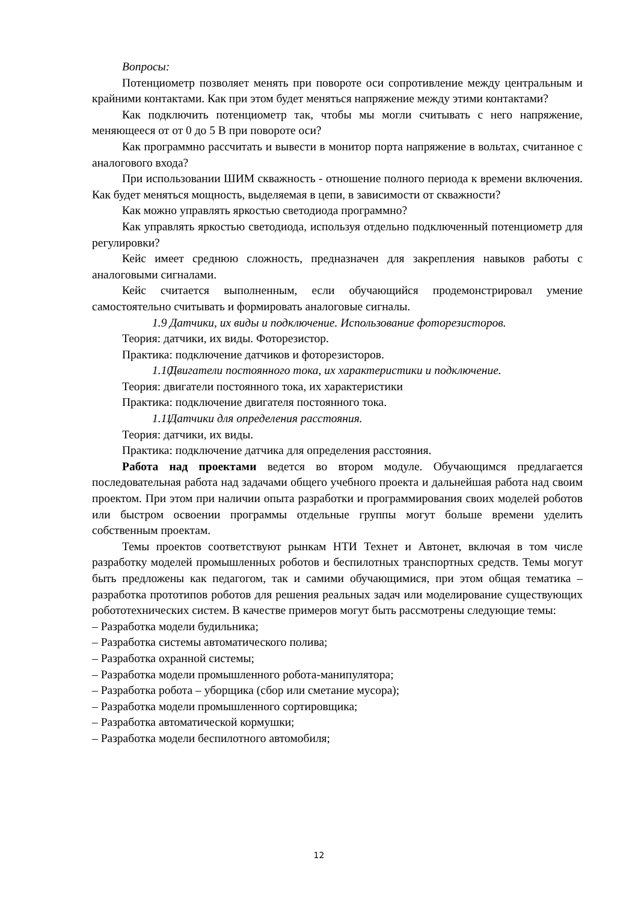Вопросы:
Потенциометр позволяет менять при повороте оси сопротивление между центральным и крайними контактами. Как при этом будет меняться напряжение между этими контактами?
Как подключить потенциометр так, чтобы мы могли считывать с него напряжение, меняющееся от от 0 до 5 В при повороте оси?
Как программно рассчитать и вывести в монитор порта напряжение в вольтах, считанное с аналогового входа?
При использовании ШИМ скважность - отношение полного периода к времени включения. Как будет меняться мощность, выделяемая в цепи, в зависимости от скважности?
Как можно управлять яркостью светодиода программно?
Как управлять яркостью светодиода, используя отдельно подключенный потенциометр для регулировки?
Кейс имеет среднюю сложность, предназначен для закрепления навыков работы с аналоговыми сигналами.
Кейс считается выполненным, если обучающийся продемонстрировал умение самостоятельно считывать и формировать аналоговые сигналы.
1.9 Датчики, их виды и подключение. Использование фоторезисторов.
Теория: датчики, их виды. Фоторезистор.
Практика: подключение датчиков и фоторезисторов.
1.10 Двигатели постоянного тока, их характеристики и подключение.
Теория: двигатели постоянного тока, их характеристики
Практика: подключение двигателя постоянного тока.
1.11 Датчики для определения расстояния.
Теория: датчики, их виды.
Практика: подключение датчика для определения расстояния.
Работа над проектами ведется во втором модуле. Обучающимся предлагается последовательная работа над задачами общего учебного проекта и дальнейшая работа над своим проектом. При этом при наличии опыта разработки и программирования своих моделей роботов или быстром освоении программы отдельные группы могут больше времени уделить собственным проектам.
Темы проектов соответствуют рынкам НТИ Технет и Автонет, включая в том числе разработку моделей промышленных роботов и беспилотных транспортных средств. Темы могут быть предложены как педагогом, так и самими обучающимися, при этом общая тематика – разработка прототипов роботов для решения реальных задач или моделирование существующих робототехнических систем. В качестве примеров могут быть рассмотрены следующие темы:
– Разработка модели будильника;
– Разработка системы автоматического полива;
– Разработка охранной системы;
– Разработка модели промышленного робота-манипулятора;
– Разработка робота – уборщика (сбор или сметание мусора);
– Разработка модели промышленного сортировщика;
– Разработка автоматической кормушки;
– Разработка модели беспилотного автомобиля;
12